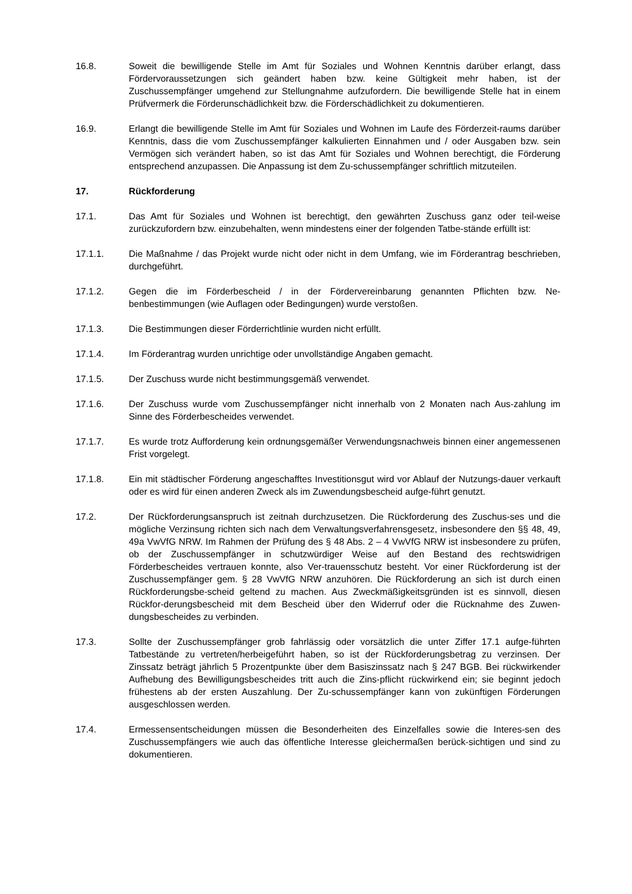16.8. Soweit die bewilligende Stelle im Amt für Soziales und Wohnen Kenntnis darüber erlangt, dass Fördervoraussetzungen sich geändert haben bzw. keine Gültigkeit mehr haben, ist der Zuschussempfänger umgehend zur Stellungnahme aufzufordern. Die bewilligende Stelle hat in einem Prüfvermerk die Förderunschädlichkeit bzw. die Förderschädlichkeit zu dokumentieren.
16.9. Erlangt die bewilligende Stelle im Amt für Soziales und Wohnen im Laufe des Förderzeit-raums darüber Kenntnis, dass die vom Zuschussempfänger kalkulierten Einnahmen und / oder Ausgaben bzw. sein Vermögen sich verändert haben, so ist das Amt für Soziales und Wohnen berechtigt, die Förderung entsprechend anzupassen. Die Anpassung ist dem Zu-schussempfänger schriftlich mitzuteilen.
17. Rückforderung
17.1. Das Amt für Soziales und Wohnen ist berechtigt, den gewährten Zuschuss ganz oder teil-weise zurückzufordern bzw. einzubehalten, wenn mindestens einer der folgenden Tatbe-stände erfüllt ist:
17.1.1. Die Maßnahme / das Projekt wurde nicht oder nicht in dem Umfang, wie im Förderantrag beschrieben, durchgeführt.
17.1.2. Gegen die im Förderbescheid / in der Fördervereinbarung genannten Pflichten bzw. Ne-benbestimmungen (wie Auflagen oder Bedingungen) wurde verstoßen.
17.1.3. Die Bestimmungen dieser Förderrichtlinie wurden nicht erfüllt.
17.1.4. Im Förderantrag wurden unrichtige oder unvollständige Angaben gemacht.
17.1.5. Der Zuschuss wurde nicht bestimmungsgemäß verwendet.
17.1.6. Der Zuschuss wurde vom Zuschussempfänger nicht innerhalb von 2 Monaten nach Aus-zahlung im Sinne des Förderbescheides verwendet.
17.1.7. Es wurde trotz Aufforderung kein ordnungsgemäßer Verwendungsnachweis binnen einer angemessenen Frist vorgelegt.
17.1.8. Ein mit städtischer Förderung angeschafftes Investitionsgut wird vor Ablauf der Nutzungs-dauer verkauft oder es wird für einen anderen Zweck als im Zuwendungsbescheid aufge-führt genutzt.
17.2. Der Rückforderungsanspruch ist zeitnah durchzusetzen. Die Rückforderung des Zuschus-ses und die mögliche Verzinsung richten sich nach dem Verwaltungsverfahrensgesetz, insbesondere den §§ 48, 49, 49a VwVfG NRW. Im Rahmen der Prüfung des § 48 Abs. 2 – 4 VwVfG NRW ist insbesondere zu prüfen, ob der Zuschussempfänger in schutzwürdiger Weise auf den Bestand des rechtswidrigen Förderbescheides vertrauen konnte, also Ver-trauensschutz besteht. Vor einer Rückforderung ist der Zuschussempfänger gem. § 28 VwVfG NRW anzuhören. Die Rückforderung an sich ist durch einen Rückforderungsbe-scheid geltend zu machen. Aus Zweckmäßigkeitsgründen ist es sinnvoll, diesen Rückfor-derungsbescheid mit dem Bescheid über den Widerruf oder die Rücknahme des Zuwen-dungsbescheides zu verbinden.
17.3. Sollte der Zuschussempfänger grob fahrlässig oder vorsätzlich die unter Ziffer 17.1 aufge-führten Tatbestände zu vertreten/herbeigeführt haben, so ist der Rückforderungsbetrag zu verzinsen. Der Zinssatz beträgt jährlich 5 Prozentpunkte über dem Basiszinssatz nach § 247 BGB. Bei rückwirkender Aufhebung des Bewilligungsbescheides tritt auch die Zins-pflicht rückwirkend ein; sie beginnt jedoch frühestens ab der ersten Auszahlung. Der Zu-schussempfänger kann von zukünftigen Förderungen ausgeschlossen werden.
17.4. Ermessensentscheidungen müssen die Besonderheiten des Einzelfalles sowie die Interes-sen des Zuschussempfängers wie auch das öffentliche Interesse gleichermaßen berück-sichtigen und sind zu dokumentieren.